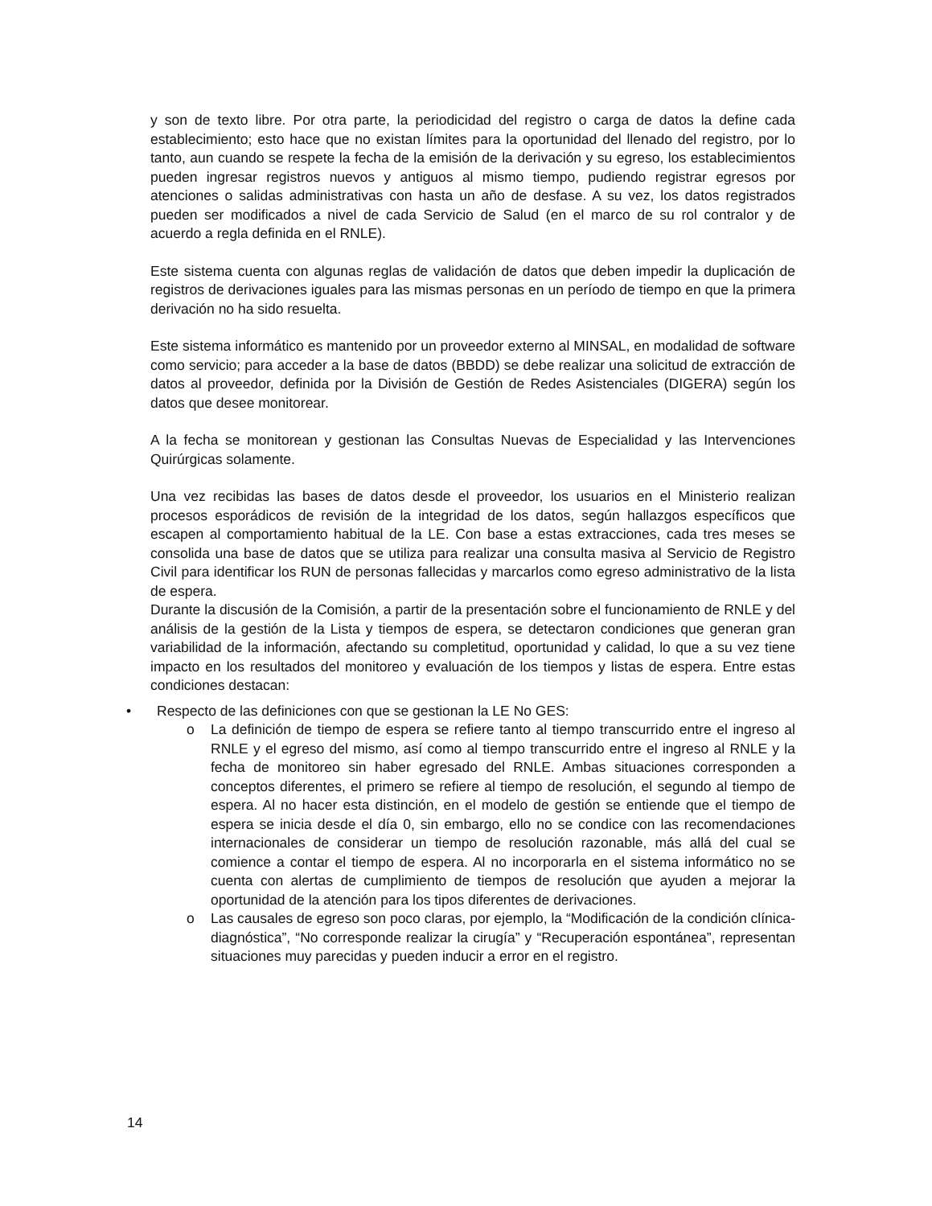y son de texto libre. Por otra parte, la periodicidad del registro o carga de datos la define cada establecimiento; esto hace que no existan límites para la oportunidad del llenado del registro, por lo tanto, aun cuando se respete la fecha de la emisión de la derivación y su egreso, los establecimientos pueden ingresar registros nuevos y antiguos al mismo tiempo, pudiendo registrar egresos por atenciones o salidas administrativas con hasta un año de desfase. A su vez, los datos registrados pueden ser modificados a nivel de cada Servicio de Salud (en el marco de su rol contralor y de acuerdo a regla definida en el RNLE).
Este sistema cuenta con algunas reglas de validación de datos que deben impedir la duplicación de registros de derivaciones iguales para las mismas personas en un período de tiempo en que la primera derivación no ha sido resuelta.
Este sistema informático es mantenido por un proveedor externo al MINSAL, en modalidad de software como servicio; para acceder a la base de datos (BBDD) se debe realizar una solicitud de extracción de datos al proveedor, definida por la División de Gestión de Redes Asistenciales (DIGERA) según los datos que desee monitorear.
A la fecha se monitorean y gestionan las Consultas Nuevas de Especialidad y las Intervenciones Quirúrgicas solamente.
Una vez recibidas las bases de datos desde el proveedor, los usuarios en el Ministerio realizan procesos esporádicos de revisión de la integridad de los datos, según hallazgos específicos que escapen al comportamiento habitual de la LE. Con base a estas extracciones, cada tres meses se consolida una base de datos que se utiliza para realizar una consulta masiva al Servicio de Registro Civil para identificar los RUN de personas fallecidas y marcarlos como egreso administrativo de la lista de espera.
Durante la discusión de la Comisión, a partir de la presentación sobre el funcionamiento de RNLE y del análisis de la gestión de la Lista y tiempos de espera, se detectaron condiciones que generan gran variabilidad de la información, afectando su completitud, oportunidad y calidad, lo que a su vez tiene impacto en los resultados del monitoreo y evaluación de los tiempos y listas de espera. Entre estas condiciones destacan:
• Respecto de las definiciones con que se gestionan la LE No GES:
o La definición de tiempo de espera se refiere tanto al tiempo transcurrido entre el ingreso al RNLE y el egreso del mismo, así como al tiempo transcurrido entre el ingreso al RNLE y la fecha de monitoreo sin haber egresado del RNLE. Ambas situaciones corresponden a conceptos diferentes, el primero se refiere al tiempo de resolución, el segundo al tiempo de espera. Al no hacer esta distinción, en el modelo de gestión se entiende que el tiempo de espera se inicia desde el día 0, sin embargo, ello no se condice con las recomendaciones internacionales de considerar un tiempo de resolución razonable, más allá del cual se comience a contar el tiempo de espera. Al no incorporarla en el sistema informático no se cuenta con alertas de cumplimiento de tiempos de resolución que ayuden a mejorar la oportunidad de la atención para los tipos diferentes de derivaciones.
o Las causales de egreso son poco claras, por ejemplo, la “Modificación de la condición clínica-diagnóstica”, “No corresponde realizar la cirugía” y “Recuperación espontánea”, representan situaciones muy parecidas y pueden inducir a error en el registro.
14